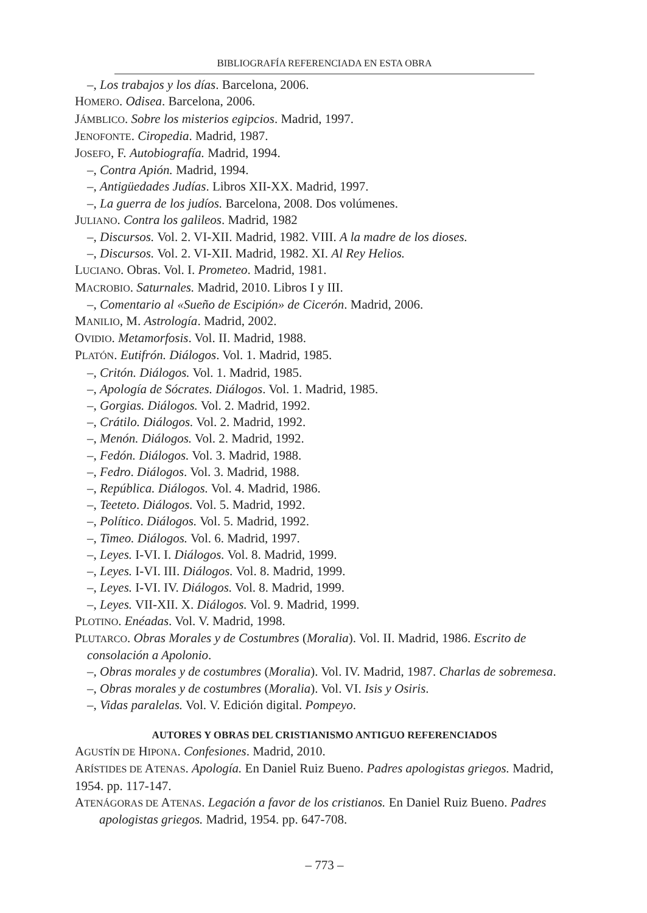BIBLIOGRAFÍA REFERENCIADA EN ESTA OBRA
–, Los trabajos y los días. Barcelona, 2006.
HOMERO. Odisea. Barcelona, 2006.
JÁMBLICO. Sobre los misterios egipcios. Madrid, 1997.
JENOFONTE. Ciropedia. Madrid, 1987.
JOSEFO, F. Autobiografía. Madrid, 1994.
–, Contra Apión. Madrid, 1994.
–, Antigüedades Judías. Libros XII-XX. Madrid, 1997.
–, La guerra de los judíos. Barcelona, 2008. Dos volúmenes.
JULIANO. Contra los galileos. Madrid, 1982
–, Discursos. Vol. 2. VI-XII. Madrid, 1982. VIII. A la madre de los dioses.
–, Discursos. Vol. 2. VI-XII. Madrid, 1982. XI. Al Rey Helios.
LUCIANO. Obras. Vol. I. Prometeo. Madrid, 1981.
MACROBIO. Saturnales. Madrid, 2010. Libros I y III.
–, Comentario al «Sueño de Escipión» de Cicerón. Madrid, 2006.
MANILIO, M. Astrología. Madrid, 2002.
OVIDIO. Metamorfosis. Vol. II. Madrid, 1988.
PLATÓN. Eutifrón. Diálogos. Vol. 1. Madrid, 1985.
–, Critón. Diálogos. Vol. 1. Madrid, 1985.
–, Apología de Sócrates. Diálogos. Vol. 1. Madrid, 1985.
–, Gorgias. Diálogos. Vol. 2. Madrid, 1992.
–, Crátilo. Diálogos. Vol. 2. Madrid, 1992.
–, Menón. Diálogos. Vol. 2. Madrid, 1992.
–, Fedón. Diálogos. Vol. 3. Madrid, 1988.
–, Fedro. Diálogos. Vol. 3. Madrid, 1988.
–, República. Diálogos. Vol. 4. Madrid, 1986.
–, Teeteto. Diálogos. Vol. 5. Madrid, 1992.
–, Político. Diálogos. Vol. 5. Madrid, 1992.
–, Timeo. Diálogos. Vol. 6. Madrid, 1997.
–, Leyes. I-VI. I. Diálogos. Vol. 8. Madrid, 1999.
–, Leyes. I-VI. III. Diálogos. Vol. 8. Madrid, 1999.
–, Leyes. I-VI. IV. Diálogos. Vol. 8. Madrid, 1999.
–, Leyes. VII-XII. X. Diálogos. Vol. 9. Madrid, 1999.
PLOTINO. Enéadas. Vol. V. Madrid, 1998.
PLUTARCO. Obras Morales y de Costumbres (Moralia). Vol. II. Madrid, 1986. Escrito de consolación a Apolonio.
–, Obras morales y de costumbres (Moralia). Vol. IV. Madrid, 1987. Charlas de sobremesa.
–, Obras morales y de costumbres (Moralia). Vol. VI. Isis y Osiris.
–, Vidas paralelas. Vol. V. Edición digital. Pompeyo.
AUTORES Y OBRAS DEL CRISTIANISMO ANTIGUO REFERENCIADOS
AGUSTÍN DE HIPONA. Confesiones. Madrid, 2010.
ARÍSTIDES DE ATENAS. Apología. En Daniel Ruiz Bueno. Padres apologistas griegos. Madrid, 1954. pp. 117-147.
ATENÁGORAS DE ATENAS. Legación a favor de los cristianos. En Daniel Ruiz Bueno. Padres apologistas griegos. Madrid, 1954. pp. 647-708.
– 773 –